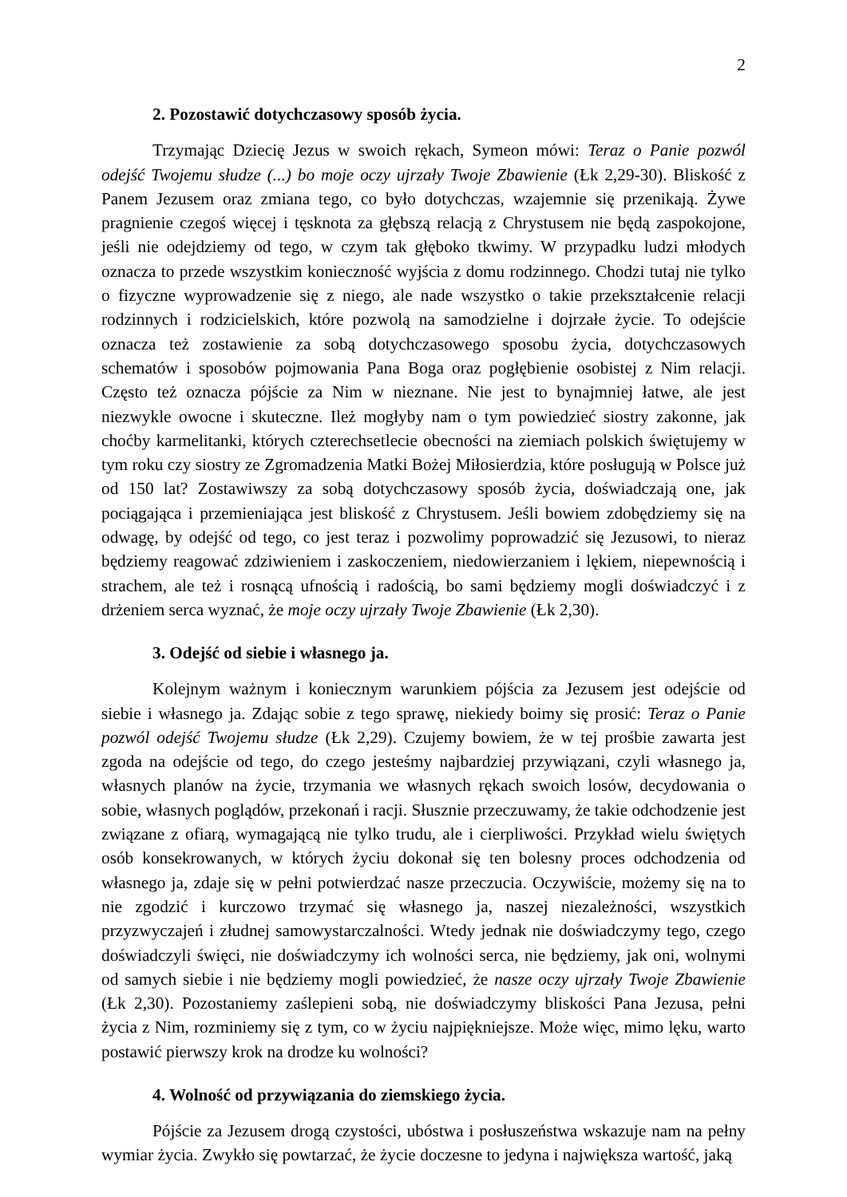2
2. Pozostawić dotychczasowy sposób życia.
Trzymając Dziecię Jezus w swoich rękach, Symeon mówi: Teraz o Panie pozwól odejść Twojemu słudze (...) bo moje oczy ujrzały Twoje Zbawienie (Łk 2,29-30). Bliskość z Panem Jezusem oraz zmiana tego, co było dotychczas, wzajemnie się przenikają. Żywe pragnienie czegoś więcej i tęsknota za głębszą relacją z Chrystusem nie będą zaspokojone, jeśli nie odejdziemy od tego, w czym tak głęboko tkwimy. W przypadku ludzi młodych oznacza to przede wszystkim konieczność wyjścia z domu rodzinnego. Chodzi tutaj nie tylko o fizyczne wyprowadzenie się z niego, ale nade wszystko o takie przekształcenie relacji rodzinnych i rodzicielskich, które pozwolą na samodzielne i dojrzałe życie. To odejście oznacza też zostawienie za sobą dotychczasowego sposobu życia, dotychczasowych schematów i sposobów pojmowania Pana Boga oraz pogłębienie osobistej z Nim relacji. Często też oznacza pójście za Nim w nieznane. Nie jest to bynajmniej łatwe, ale jest niezwykle owocne i skuteczne. Ileż mogłyby nam o tym powiedzieć siostry zakonne, jak choćby karmelitanki, których czterechsetlecie obecności na ziemiach polskich świętujemy w tym roku czy siostry ze Zgromadzenia Matki Bożej Miłosierdzia, które posługują w Polsce już od 150 lat? Zostawiwszy za sobą dotychczasowy sposób życia, doświadczają one, jak pociągająca i przemieniająca jest bliskość z Chrystusem. Jeśli bowiem zdobędziemy się na odwagę, by odejść od tego, co jest teraz i pozwolimy poprowadzić się Jezusowi, to nieraz będziemy reagować zdziwieniem i zaskoczeniem, niedowierzaniem i lękiem, niepewnością i strachem, ale też i rosnącą ufnością i radością, bo sami będziemy mogli doświadczyć i z drżeniem serca wyznać, że moje oczy ujrzały Twoje Zbawienie (Łk 2,30).
3. Odejść od siebie i własnego ja.
Kolejnym ważnym i koniecznym warunkiem pójścia za Jezusem jest odejście od siebie i własnego ja. Zdając sobie z tego sprawę, niekiedy boimy się prosić: Teraz o Panie pozwól odejść Twojemu słudze (Łk 2,29). Czujemy bowiem, że w tej prośbie zawarta jest zgoda na odejście od tego, do czego jesteśmy najbardziej przywiązani, czyli własnego ja, własnych planów na życie, trzymania we własnych rękach swoich losów, decydowania o sobie, własnych poglądów, przekonań i racji. Słusznie przeczuwamy, że takie odchodzenie jest związane z ofiarą, wymagającą nie tylko trudu, ale i cierpliwości. Przykład wielu świętych osób konsekrowanych, w których życiu dokonał się ten bolesny proces odchodzenia od własnego ja, zdaje się w pełni potwierdzać nasze przeczucia. Oczywiście, możemy się na to nie zgodzić i kurczowo trzymać się własnego ja, naszej niezależności, wszystkich przyzwyczajeń i złudnej samowystarczalności. Wtedy jednak nie doświadczymy tego, czego doświadczyli święci, nie doświadczymy ich wolności serca, nie będziemy, jak oni, wolnymi od samych siebie i nie będziemy mogli powiedzieć, że nasze oczy ujrzały Twoje Zbawienie (Łk 2,30). Pozostaniemy zaślepieni sobą, nie doświadczymy bliskości Pana Jezusa, pełni życia z Nim, rozminiemy się z tym, co w życiu najpiękniejsze. Może więc, mimo lęku, warto postawić pierwszy krok na drodze ku wolności?
4. Wolność od przywiązania do ziemskiego życia.
Pójście za Jezusem drogą czystości, ubóstwa i posłuszeństwa wskazuje nam na pełny wymiar życia. Zwykło się powtarzać, że życie doczesne to jedyna i największa wartość, jaką